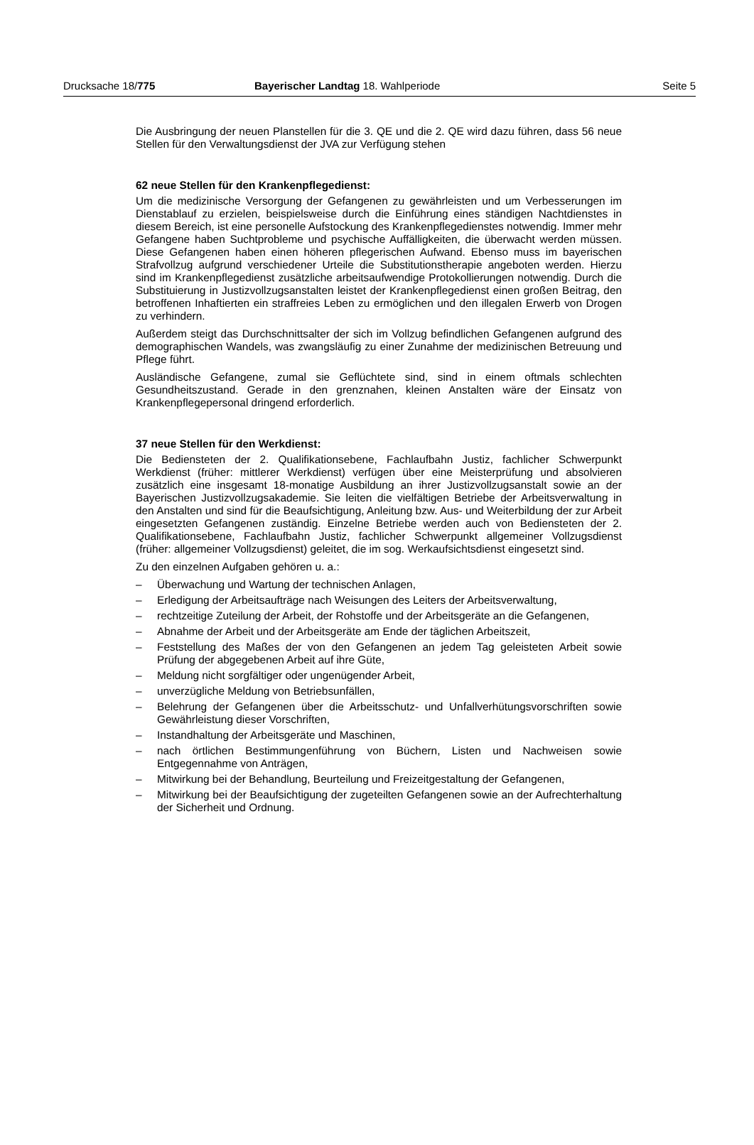Drucksache 18/775 Bayerischer Landtag 18. Wahlperiode
Seite 5
Die Ausbringung der neuen Planstellen für die 3. QE und die 2. QE wird dazu führen, dass 56 neue Stellen für den Verwaltungsdienst der JVA zur Verfügung stehen
62 neue Stellen für den Krankenpflegedienst:
Um die medizinische Versorgung der Gefangenen zu gewährleisten und um Verbesserungen im Dienstablauf zu erzielen, beispielsweise durch die Einführung eines ständigen Nachtdienstes in diesem Bereich, ist eine personelle Aufstockung des Krankenpflegedienstes notwendig. Immer mehr Gefangene haben Suchtprobleme und psychische Auffälligkeiten, die überwacht werden müssen. Diese Gefangenen haben einen höheren pflegerischen Aufwand. Ebenso muss im bayerischen Strafvollzug aufgrund verschiedener Urteile die Substitutionstherapie angeboten werden. Hierzu sind im Krankenpflegedienst zusätzliche arbeitsaufwendige Protokollierungen notwendig. Durch die Substituierung in Justizvollzugsanstalten leistet der Krankenpflegedienst einen großen Beitrag, den betroffenen Inhaftierten ein straffreies Leben zu ermöglichen und den illegalen Erwerb von Drogen zu verhindern.
Außerdem steigt das Durchschnittsalter der sich im Vollzug befindlichen Gefangenen aufgrund des demographischen Wandels, was zwangsläufig zu einer Zunahme der medizinischen Betreuung und Pflege führt.
Ausländische Gefangene, zumal sie Geflüchtete sind, sind in einem oftmals schlechten Gesundheitszustand. Gerade in den grenznahen, kleinen Anstalten wäre der Einsatz von Krankenpflegepersonal dringend erforderlich.
37 neue Stellen für den Werkdienst:
Die Bediensteten der 2. Qualifikationsebene, Fachlaufbahn Justiz, fachlicher Schwerpunkt Werkdienst (früher: mittlerer Werkdienst) verfügen über eine Meisterprüfung und absolvieren zusätzlich eine insgesamt 18-monatige Ausbildung an ihrer Justizvollzugsanstalt sowie an der Bayerischen Justizvollzugsakademie. Sie leiten die vielfältigen Betriebe der Arbeitsverwaltung in den Anstalten und sind für die Beaufsichtigung, Anleitung bzw. Aus- und Weiterbildung der zur Arbeit eingesetzten Gefangenen zuständig. Einzelne Betriebe werden auch von Bediensteten der 2. Qualifikationsebene, Fachlaufbahn Justiz, fachlicher Schwerpunkt allgemeiner Vollzugsdienst (früher: allgemeiner Vollzugsdienst) geleitet, die im sog. Werkaufsichtsdienst eingesetzt sind.
Zu den einzelnen Aufgaben gehören u. a.:
– Überwachung und Wartung der technischen Anlagen,
– Erledigung der Arbeitsaufträge nach Weisungen des Leiters der Arbeitsverwaltung,
– rechtzeitige Zuteilung der Arbeit, der Rohstoffe und der Arbeitsgeräte an die Gefangenen,
– Abnahme der Arbeit und der Arbeitsgeräte am Ende der täglichen Arbeitszeit,
– Feststellung des Maßes der von den Gefangenen an jedem Tag geleisteten Arbeit sowie Prüfung der abgegebenen Arbeit auf ihre Güte,
– Meldung nicht sorgfältiger oder ungenügender Arbeit,
– unverzügliche Meldung von Betriebsunfällen,
– Belehrung der Gefangenen über die Arbeitsschutz- und Unfallverhütungsvorschriften sowie Gewährleistung dieser Vorschriften,
– Instandhaltung der Arbeitsgeräte und Maschinen,
– nach örtlichen Bestimmungenführung von Büchern, Listen und Nachweisen sowie Entgegennahme von Anträgen,
– Mitwirkung bei der Behandlung, Beurteilung und Freizeitgestaltung der Gefangenen,
– Mitwirkung bei der Beaufsichtigung der zugeteilten Gefangenen sowie an der Aufrechterhaltung der Sicherheit und Ordnung.